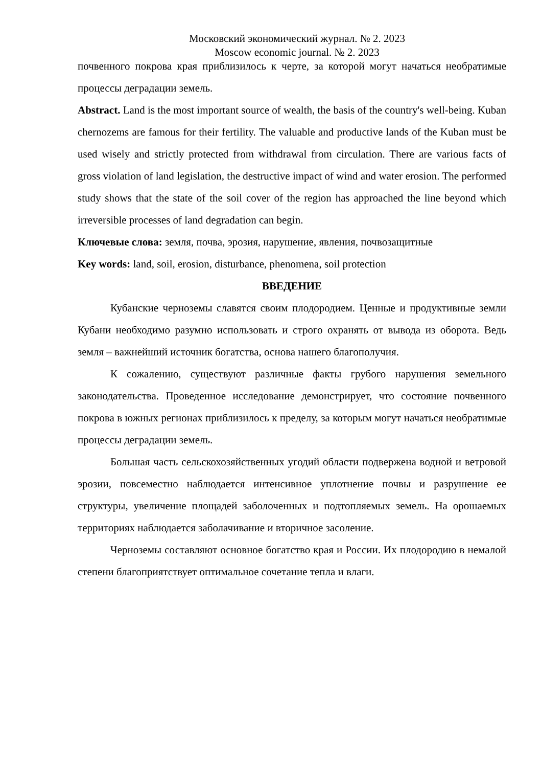Московский экономический журнал. № 2. 2023
Moscow economic journal. № 2. 2023
почвенного покрова края приблизилось к черте, за которой могут начаться необратимые процессы деградации земель.
Abstract. Land is the most important source of wealth, the basis of the country's well-being. Kuban chernozems are famous for their fertility. The valuable and productive lands of the Kuban must be used wisely and strictly protected from withdrawal from circulation. There are various facts of gross violation of land legislation, the destructive impact of wind and water erosion. The performed study shows that the state of the soil cover of the region has approached the line beyond which irreversible processes of land degradation can begin.
Ключевые слова: земля, почва, эрозия, нарушение, явления, почвозащитные
Key words: land, soil, erosion, disturbance, phenomena, soil protection
ВВЕДЕНИЕ
Кубанские черноземы славятся своим плодородием. Ценные и продуктивные земли Кубани необходимо разумно использовать и строго охранять от вывода из оборота. Ведь земля – важнейший источник богатства, основа нашего благополучия.
К сожалению, существуют различные факты грубого нарушения земельного законодательства. Проведенное исследование демонстрирует, что состояние почвенного покрова в южных регионах приблизилось к пределу, за которым могут начаться необратимые процессы деградации земель.
Большая часть сельскохозяйственных угодий области подвержена водной и ветровой эрозии, повсеместно наблюдается интенсивное уплотнение почвы и разрушение ее структуры, увеличение площадей заболоченных и подтопляемых земель. На орошаемых территориях наблюдается заболачивание и вторичное засоление.
Черноземы составляют основное богатство края и России. Их плодородию в немалой степени благоприятствует оптимальное сочетание тепла и влаги.